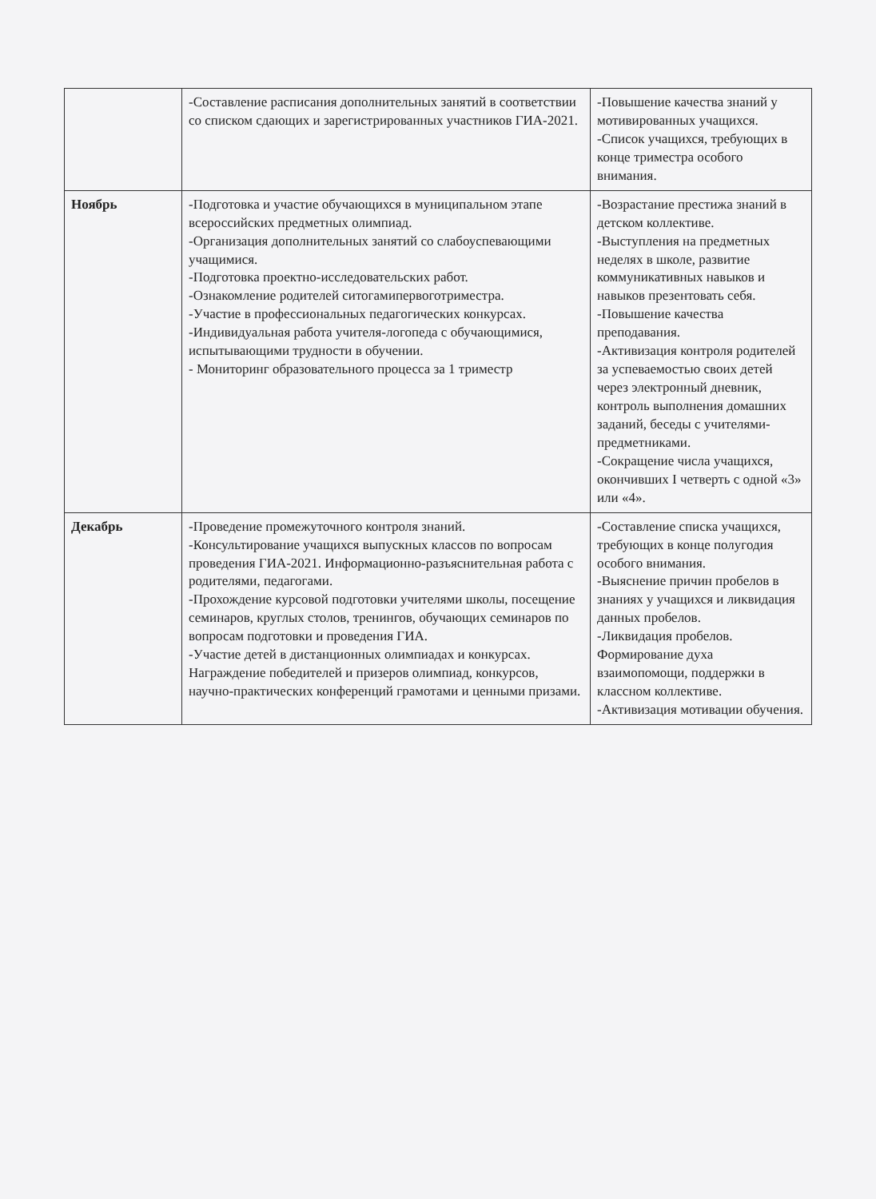| | -Составление расписания дополнительных занятий в соответствии со списком сдающих и зарегистрированных участников ГИА-2021. | -Повышение качества знаний у мотивированных учащихся. -Список учащихся, требующих в конце триместра особого внимания. |
| Ноябрь | -Подготовка и участие обучающихся в муниципальном этапе всероссийских предметных олимпиад. -Организация дополнительных занятий со слабоуспевающими учащимися. -Подготовка проектно-исследовательских работ. -Ознакомление родителей ситогамипервоготриместра. -Участие в профессиональных педагогических конкурсах. -Индивидуальная работа учителя-логопеда с обучающимися, испытывающими трудности в обучении. - Мониторинг образовательного процесса за 1 триместр | -Возрастание престижа знаний в детском коллективе. -Выступления на предметных неделях в школе, развитие коммуникативных навыков и навыков презентовать себя. -Повышение качества преподавания. -Активизация контроля родителей за успеваемостью своих детей через электронный дневник, контроль выполнения домашних заданий, беседы с учителями-предметниками. -Сокращение числа учащихся, окончивших I четверть с одной «3» или «4». |
| Декабрь | -Проведение промежуточного контроля знаний. -Консультирование учащихся выпускных классов по вопросам проведения ГИА-2021. Информационно-разъяснительная работа с родителями, педагогами. -Прохождение курсовой подготовки учителями школы, посещение семинаров, круглых столов, тренингов, обучающих семинаров по вопросам подготовки и проведения ГИА. -Участие детей в дистанционных олимпиадах и конкурсах. Награждение победителей и призеров олимпиад, конкурсов, научно-практических конференций грамотами и ценными призами. | -Составление списка учащихся, требующих в конце полугодия особого внимания. -Выяснение причин пробелов в знаниях у учащихся и ликвидация данных пробелов. -Ликвидация пробелов. Формирование духа взаимопомощи, поддержки в классном коллективе. -Активизация мотивации обучения. |